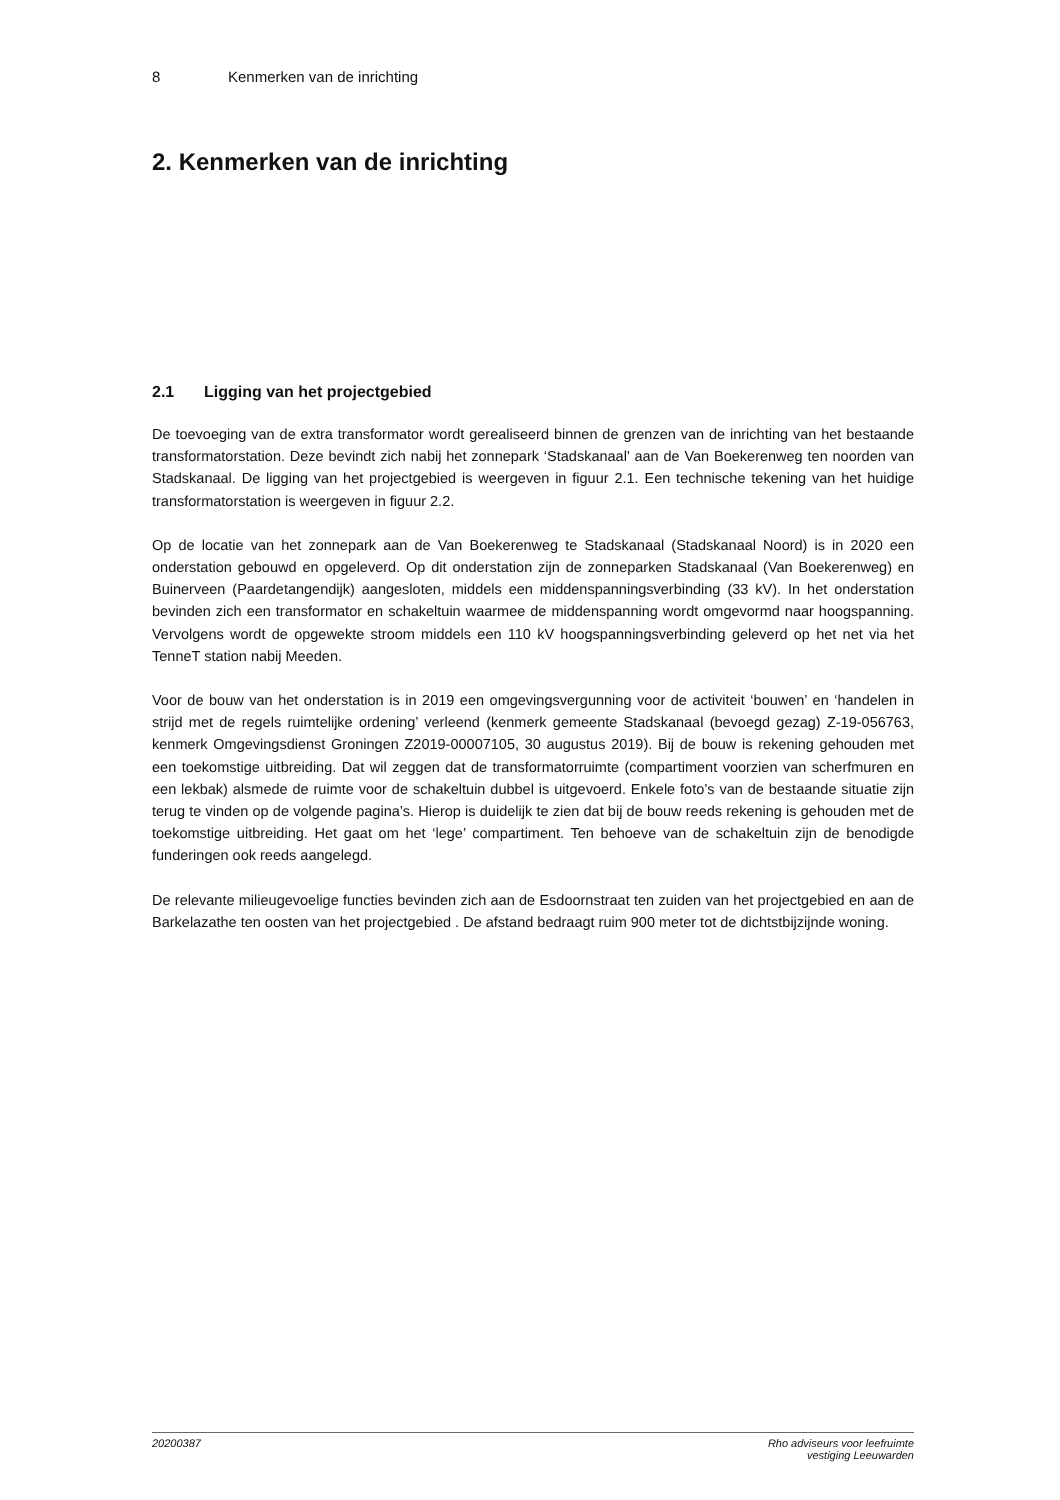8 Kenmerken van de inrichting
2. Kenmerken van de inrichting
2.1 Ligging van het projectgebied
De toevoeging van de extra transformator wordt gerealiseerd binnen de grenzen van de inrichting van het bestaande transformatorstation. Deze bevindt zich nabij het zonnepark ‘Stadskanaal’ aan de Van Boekerenweg ten noorden van Stadskanaal. De ligging van het projectgebied is weergeven in figuur 2.1. Een technische tekening van het huidige transformatorstation is weergeven in figuur 2.2.
Op de locatie van het zonnepark aan de Van Boekerenweg te Stadskanaal (Stadskanaal Noord) is in 2020 een onderstation gebouwd en opgeleverd. Op dit onderstation zijn de zonneparken Stadskanaal (Van Boekerenweg) en Buinerveen (Paardetangendijk) aangesloten, middels een middenspanningsverbinding (33 kV). In het onderstation bevinden zich een transformator en schakeltuin waarmee de middenspanning wordt omgevormd naar hoogspanning. Vervolgens wordt de opgewekte stroom middels een 110 kV hoogspanningsverbinding geleverd op het net via het TenneT station nabij Meeden.
Voor de bouw van het onderstation is in 2019 een omgevingsvergunning voor de activiteit ‘bouwen’ en ‘handelen in strijd met de regels ruimtelijke ordening’ verleend (kenmerk gemeente Stadskanaal (bevoegd gezag) Z-19-056763, kenmerk Omgevingsdienst Groningen Z2019-00007105, 30 augustus 2019). Bij de bouw is rekening gehouden met een toekomstige uitbreiding. Dat wil zeggen dat de transformatorruimte (compartiment voorzien van scherfmuren en een lekbak) alsmede de ruimte voor de schakeltuin dubbel is uitgevoerd. Enkele foto’s van de bestaande situatie zijn terug te vinden op de volgende pagina’s. Hierop is duidelijk te zien dat bij de bouw reeds rekening is gehouden met de toekomstige uitbreiding. Het gaat om het ‘lege’ compartiment. Ten behoeve van de schakeltuin zijn de benodigde funderingen ook reeds aangelegd.
De relevante milieugevoelige functies bevinden zich aan de Esdoornstraat ten zuiden van het projectgebied en aan de Barkelazathe ten oosten van het projectgebied . De afstand bedraagt ruim 900 meter tot de dichtstbijzijnde woning.
20200387 Rho adviseurs voor leefruimte
vestiging Leeuwarden